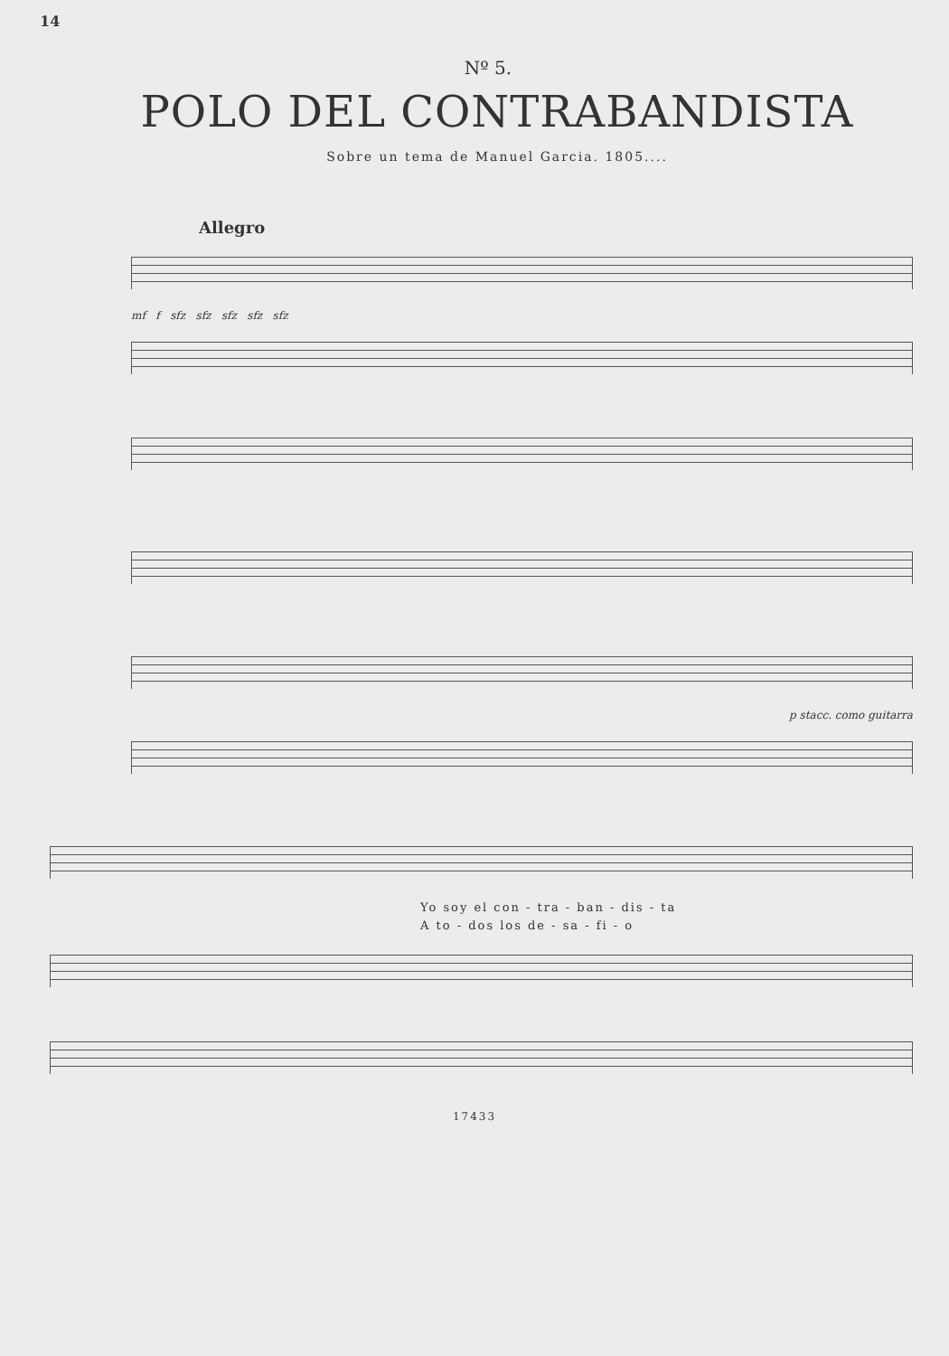14
Nº 5.
POLO DEL CONTRABANDISTA
Sobre un tema de Manuel Garcia. 1805....
Allegro
mf f sfz sfz sfz sfz sfz
p stacc. como guitarra
Yo soy el con - tra - ban - dis - ta
A to - dos los de - sa - fi - o
17433